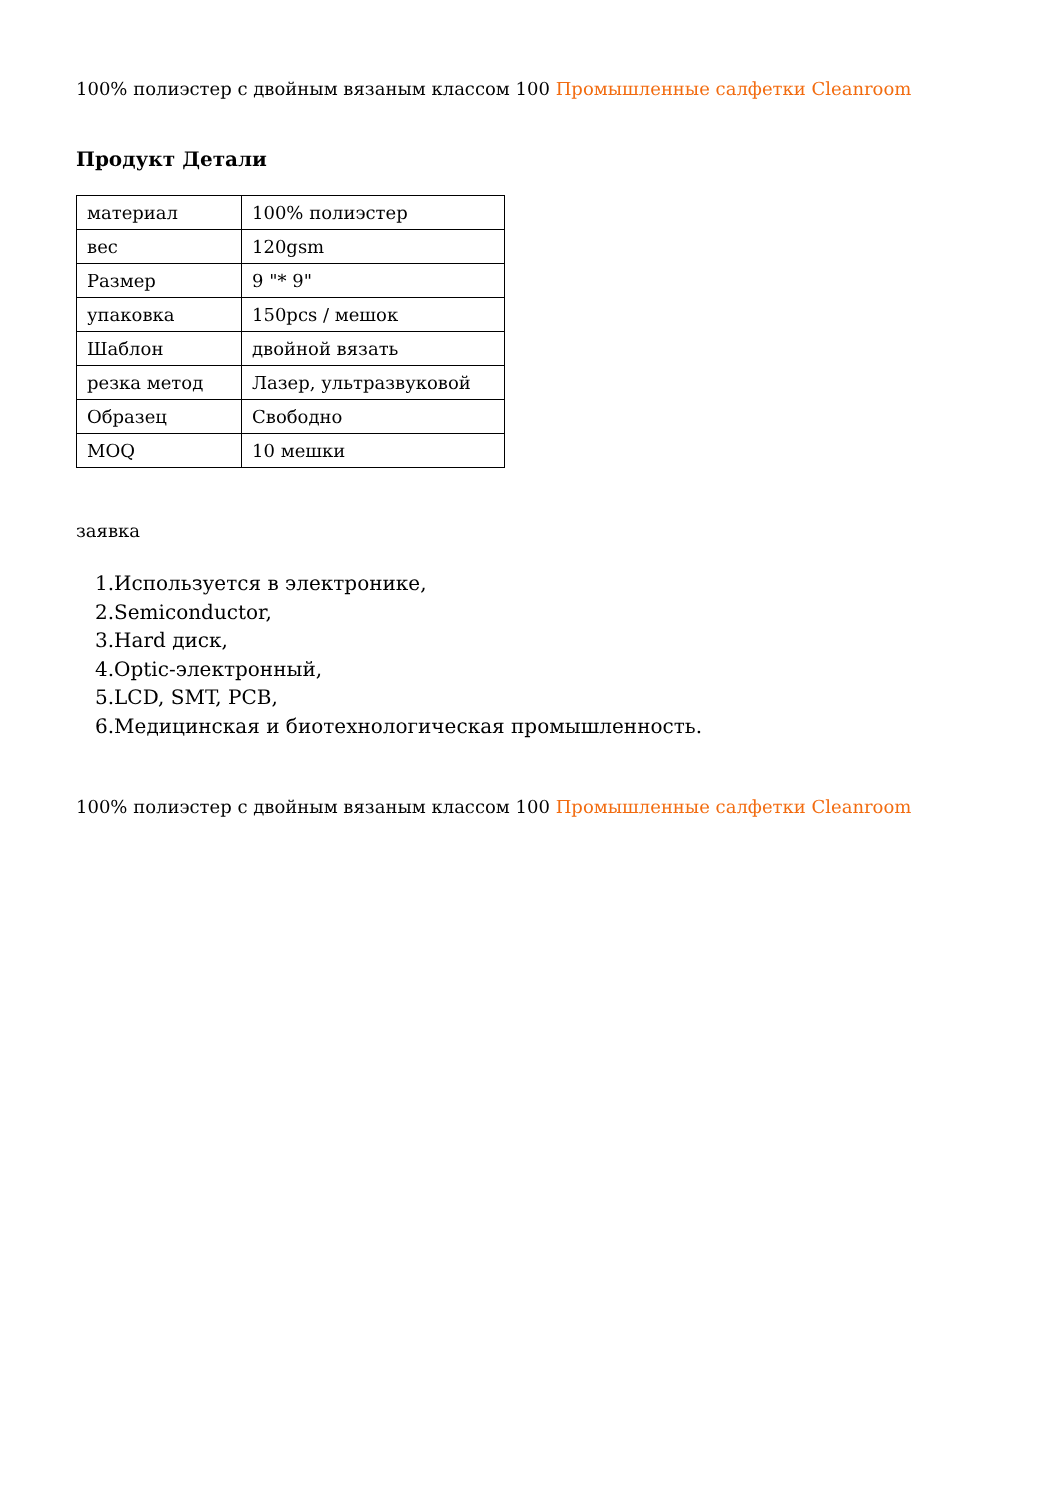100% полиэстер с двойным вязаным классом 100 Промышленные салфетки Cleanroom
Продукт Детали
| материал | 100% полиэстер |
| вес | 120gsm |
| Размер | 9 "* 9" |
| упаковка | 150pcs / мешок |
| Шаблон | двойной вязать |
| резка метод | Лазер, ультразвуковой |
| Образец | Свободно |
| MOQ | 10 мешки |
заявка
1.Используется в электронике,
2.Semiconductor,
3.Hard диск,
4.Optic-электронный,
5.LCD, SMT, PCB,
6.Медицинская и биотехнологическая промышленность.
100% полиэстер с двойным вязаным классом 100 Промышленные салфетки Cleanroom